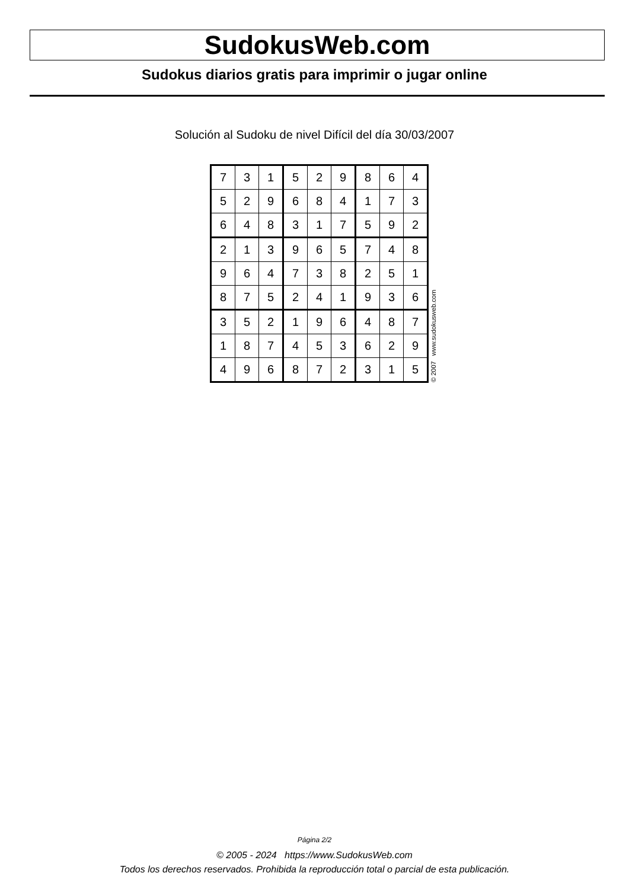SudokusWeb.com
Sudokus diarios gratis para imprimir o jugar online
Solución al Sudoku de nivel Difícil del día 30/03/2007
| 7 | 3 | 1 | 5 | 2 | 9 | 8 | 6 | 4 |
| 5 | 2 | 9 | 6 | 8 | 4 | 1 | 7 | 3 |
| 6 | 4 | 8 | 3 | 1 | 7 | 5 | 9 | 2 |
| 2 | 1 | 3 | 9 | 6 | 5 | 7 | 4 | 8 |
| 9 | 6 | 4 | 7 | 3 | 8 | 2 | 5 | 1 |
| 8 | 7 | 5 | 2 | 4 | 1 | 9 | 3 | 6 |
| 3 | 5 | 2 | 1 | 9 | 6 | 4 | 8 | 7 |
| 1 | 8 | 7 | 4 | 5 | 3 | 6 | 2 | 9 |
| 4 | 9 | 6 | 8 | 7 | 2 | 3 | 1 | 5 |
© 2007 www.sudokusweb.com
Página 2/2
© 2005 - 2024 https://www.SudokusWeb.com
Todos los derechos reservados. Prohibida la reproducción total o parcial de esta publicación.